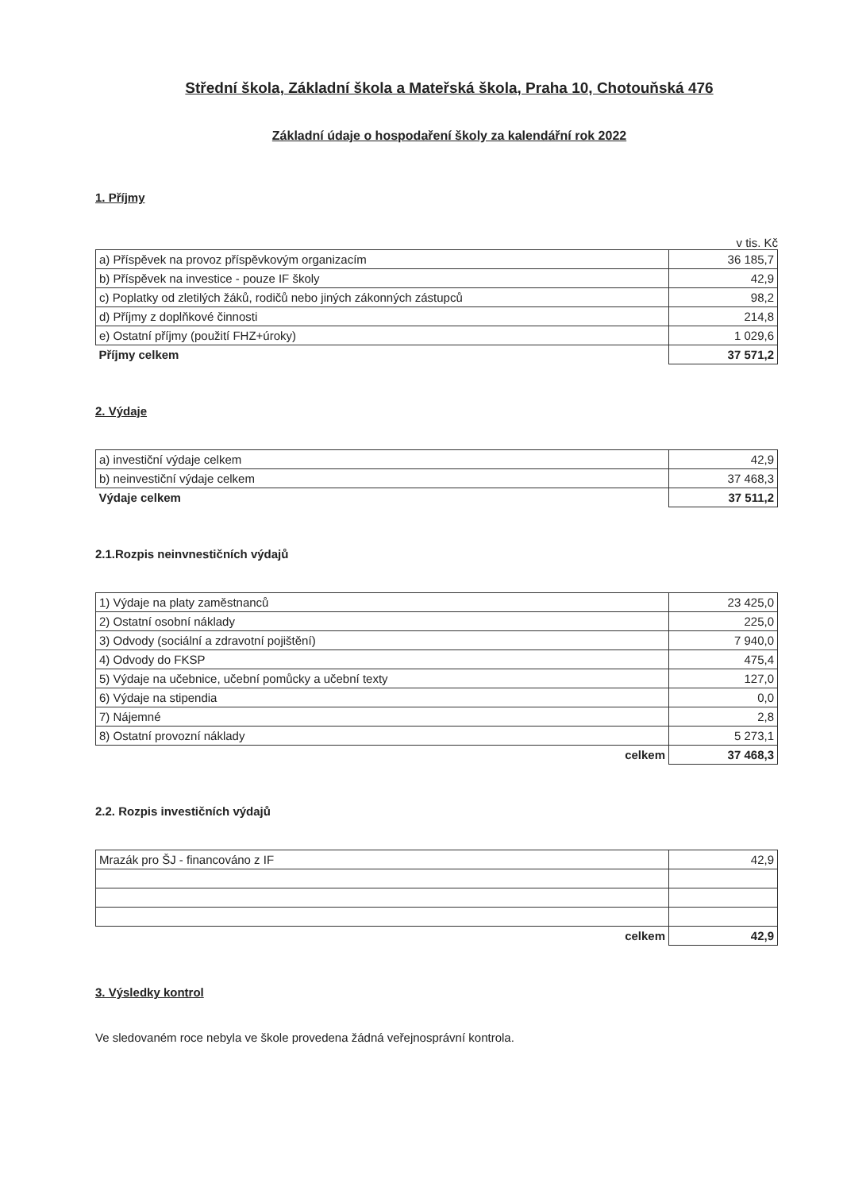Střední škola, Základní škola a Mateřská škola, Praha 10, Chotouňská 476
Základní údaje o hospodaření školy za kalendářní rok 2022
1. Příjmy
v tis. Kč
| a) Příspěvek na provoz příspěvkovým organizacím | 36 185,7 |
| b) Příspěvek na investice - pouze IF školy | 42,9 |
| c) Poplatky od zletilých žáků, rodičů nebo jiných zákonných zástupců | 98,2 |
| d) Příjmy z doplňkové činnosti | 214,8 |
| e) Ostatní příjmy (použití FHZ+úroky) | 1 029,6 |
| Příjmy celkem | 37 571,2 |
2. Výdaje
| a) investiční výdaje celkem | 42,9 |
| b) neinvestiční výdaje celkem | 37 468,3 |
| Výdaje celkem | 37 511,2 |
2.1.Rozpis neinvnestičních výdajů
| 1) Výdaje na platy zaměstnanců | 23 425,0 |
| 2) Ostatní osobní náklady | 225,0 |
| 3) Odvody (sociální a zdravotní pojištění) | 7 940,0 |
| 4) Odvody do FKSP | 475,4 |
| 5) Výdaje na učebnice, učební pomůcky a učební texty | 127,0 |
| 6) Výdaje na stipendia | 0,0 |
| 7) Nájemné | 2,8 |
| 8) Ostatní provozní náklady | 5 273,1 |
| celkem | 37 468,3 |
2.2. Rozpis investičních výdajů
| Mrazák pro ŠJ - financováno z IF | 42,9 |
| celkem | 42,9 |
3. Výsledky kontrol
Ve sledovaném roce nebyla ve škole provedena žádná veřejnosprávní kontrola.